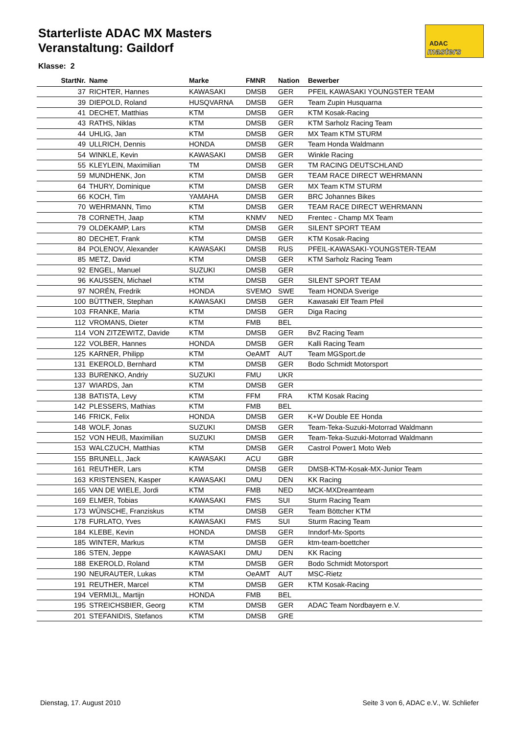Starterliste ADAC MX Masters
Veranstaltung: Gaildorf
ADAC
masters
Klasse: 2
| StartNr. | Name | Marke | FMNR | Nation | Bewerber |
| --- | --- | --- | --- | --- | --- |
| 37 | RICHTER, Hannes | KAWASAKI | DMSB | GER | PFEIL KAWASAKI YOUNGSTER TEAM |
| 39 | DIEPOLD, Roland | HUSQVARNA | DMSB | GER | Team Zupin Husquarna |
| 41 | DECHET, Matthias | KTM | DMSB | GER | KTM Kosak-Racing |
| 43 | RATHS, Niklas | KTM | DMSB | GER | KTM Sarholz Racing Team |
| 44 | UHLIG, Jan | KTM | DMSB | GER | MX Team KTM STURM |
| 49 | ULLRICH, Dennis | HONDA | DMSB | GER | Team Honda Waldmann |
| 54 | WINKLE, Kevin | KAWASAKI | DMSB | GER | Winkle Racing |
| 55 | KLEYLEIN, Maximilian | TM | DMSB | GER | TM RACING DEUTSCHLAND |
| 59 | MUNDHENK, Jon | KTM | DMSB | GER | TEAM RACE DIRECT WEHRMANN |
| 64 | THURY, Dominique | KTM | DMSB | GER | MX Team KTM STURM |
| 66 | KOCH, Tim | YAMAHA | DMSB | GER | BRC Johannes Bikes |
| 70 | WEHRMANN, Timo | KTM | DMSB | GER | TEAM RACE DIRECT WEHRMANN |
| 78 | CORNETH, Jaap | KTM | KNMV | NED | Frentec - Champ MX Team |
| 79 | OLDEKAMP, Lars | KTM | DMSB | GER | SILENT SPORT TEAM |
| 80 | DECHET, Frank | KTM | DMSB | GER | KTM Kosak-Racing |
| 84 | POLENOV, Alexander | KAWASAKI | DMSB | RUS | PFEIL-KAWASAKI-YOUNGSTER-TEAM |
| 85 | METZ, David | KTM | DMSB | GER | KTM Sarholz Racing Team |
| 92 | ENGEL, Manuel | SUZUKI | DMSB | GER | |
| 96 | KAUSSEN, Michael | KTM | DMSB | GER | SILENT SPORT TEAM |
| 97 | NORÉN, Fredrik | HONDA | SVEMO | SWE | Team HONDA Sverige |
| 100 | BÜTTNER, Stephan | KAWASAKI | DMSB | GER | Kawasaki Elf Team Pfeil |
| 103 | FRANKE, Maria | KTM | DMSB | GER | Diga Racing |
| 112 | VROMANS, Dieter | KTM | FMB | BEL | |
| 114 | VON ZITZEWITZ, Davide | KTM | DMSB | GER | BvZ Racing Team |
| 122 | VOLBER, Hannes | HONDA | DMSB | GER | Kalli Racing Team |
| 125 | KARNER, Philipp | KTM | OeAMT | AUT | Team MGSport.de |
| 131 | EKEROLD, Bernhard | KTM | DMSB | GER | Bodo Schmidt Motorsport |
| 133 | BURENKO, Andriy | SUZUKI | FMU | UKR | |
| 137 | WIARDS, Jan | KTM | DMSB | GER | |
| 138 | BATISTA, Levy | KTM | FFM | FRA | KTM Kosak Racing |
| 142 | PLESSERS, Mathias | KTM | FMB | BEL | |
| 146 | FRICK, Felix | HONDA | DMSB | GER | K+W Double EE Honda |
| 148 | WOLF, Jonas | SUZUKI | DMSB | GER | Team-Teka-Suzuki-Motorrad Waldmann |
| 152 | VON HEUß, Maximilian | SUZUKI | DMSB | GER | Team-Teka-Suzuki-Motorrad Waldmann |
| 153 | WALCZUCH, Matthias | KTM | DMSB | GER | Castrol Power1 Moto Web |
| 155 | BRUNELL, Jack | KAWASAKI | ACU | GBR | |
| 161 | REUTHER, Lars | KTM | DMSB | GER | DMSB-KTM-Kosak-MX-Junior Team |
| 163 | KRISTENSEN, Kasper | KAWASAKI | DMU | DEN | KK Racing |
| 165 | VAN DE WIELE, Jordi | KTM | FMB | NED | MCK-MXDreamteam |
| 169 | ELMER, Tobias | KAWASAKI | FMS | SUI | Sturm Racing Team |
| 173 | WÜNSCHE, Franziskus | KTM | DMSB | GER | Team Böttcher KTM |
| 178 | FURLATO, Yves | KAWASAKI | FMS | SUI | Sturm Racing Team |
| 184 | KLEBE, Kevin | HONDA | DMSB | GER | Inndorf-Mx-Sports |
| 185 | WINTER, Markus | KTM | DMSB | GER | ktm-team-boettcher |
| 186 | STEN, Jeppe | KAWASAKI | DMU | DEN | KK Racing |
| 188 | EKEROLD, Roland | KTM | DMSB | GER | Bodo Schmidt Motorsport |
| 190 | NEURAUTER, Lukas | KTM | OeAMT | AUT | MSC-Rietz |
| 191 | REUTHER, Marcel | KTM | DMSB | GER | KTM Kosak-Racing |
| 194 | VERMIJL, Martijn | HONDA | FMB | BEL | |
| 195 | STREICHSBIER, Georg | KTM | DMSB | GER | ADAC Team Nordbayern e.V. |
| 201 | STEFANIDIS, Stefanos | KTM | DMSB | GRE | |
Dienstag, 17. August 2010
Seite 3 von 6, ADAC e.V., W. Schliefer